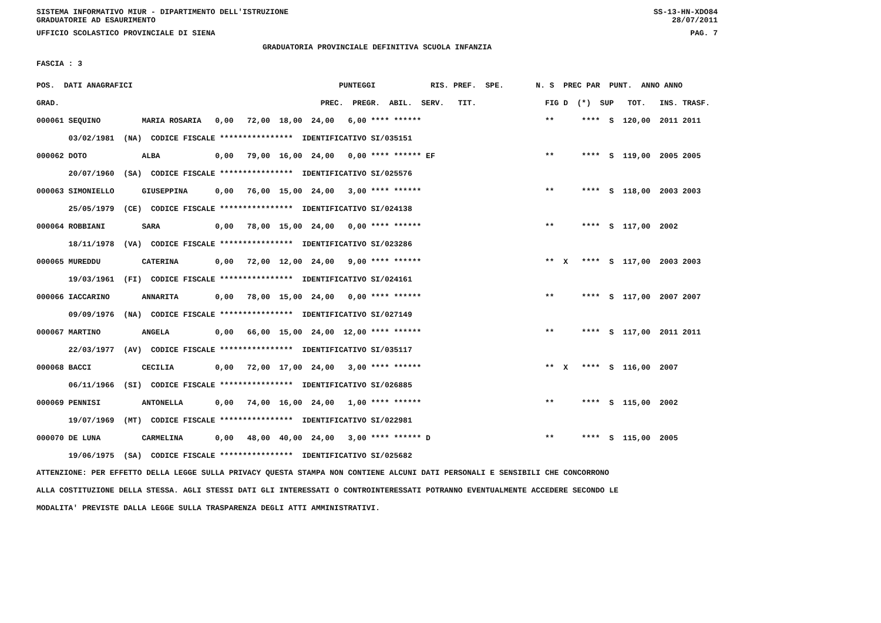SISTEMA INFORMATIVO MIUR - DIPARTIMENTO DELL'ISTRUZIONE SS-13-HN-XDO84
GRADUATORIE AD ESAURIMENTO 28/07/2011
UFFICIO SCOLASTICO PROVINCIALE DI SIENA PAG. 7
GRADUATORIA PROVINCIALE DEFINITIVA SCUOLA INFANZIA
FASCIA : 3
| POS. DATI ANAGRAFICI | PUNTEGGI RIS. PREF. SPE. | N. S PREC PAR PUNT. ANNO ANNO |
| --- | --- | --- |
| GRAD. | PREC. PREGR. ABIL. SERV. TIT. | FIG D (*) SUP TOT. INS. TRASF. |
| 000061 SEQUINO MARIA ROSARIA | 0,00 72,00 18,00 24,00 6,00 **** ****** | ** **** S 120,00 2011 2011 |
| 03/02/1981 (NA) CODICE FISCALE **************** IDENTIFICATIVO SI/035151 | | |
| 000062 DOTO ALBA | 0,00 79,00 16,00 24,00 0,00 **** ****** EF | ** **** S 119,00 2005 2005 |
| 20/07/1960 (SA) CODICE FISCALE **************** IDENTIFICATIVO SI/025576 | | |
| 000063 SIMONIELLO GIUSEPPINA | 0,00 76,00 15,00 24,00 3,00 **** ****** | ** **** S 118,00 2003 2003 |
| 25/05/1979 (CE) CODICE FISCALE **************** IDENTIFICATIVO SI/024138 | | |
| 000064 ROBBIANI SARA | 0,00 78,00 15,00 24,00 0,00 **** ****** | ** **** S 117,00 2002 |
| 18/11/1978 (VA) CODICE FISCALE **************** IDENTIFICATIVO SI/023286 | | |
| 000065 MUREDDU CATERINA | 0,00 72,00 12,00 24,00 9,00 **** ****** | ** X **** S 117,00 2003 2003 |
| 19/03/1961 (FI) CODICE FISCALE **************** IDENTIFICATIVO SI/024161 | | |
| 000066 IACCARINO ANNARITA | 0,00 78,00 15,00 24,00 0,00 **** ****** | ** **** S 117,00 2007 2007 |
| 09/09/1976 (NA) CODICE FISCALE **************** IDENTIFICATIVO SI/027149 | | |
| 000067 MARTINO ANGELA | 0,00 66,00 15,00 24,00 12,00 **** ****** | ** **** S 117,00 2011 2011 |
| 22/03/1977 (AV) CODICE FISCALE **************** IDENTIFICATIVO SI/035117 | | |
| 000068 BACCI CECILIA | 0,00 72,00 17,00 24,00 3,00 **** ****** | ** X **** S 116,00 2007 |
| 06/11/1966 (SI) CODICE FISCALE **************** IDENTIFICATIVO SI/026885 | | |
| 000069 PENNISI ANTONELLA | 0,00 74,00 16,00 24,00 1,00 **** ****** | ** **** S 115,00 2002 |
| 19/07/1969 (MT) CODICE FISCALE **************** IDENTIFICATIVO SI/022981 | | |
| 000070 DE LUNA CARMELINA | 0,00 48,00 40,00 24,00 3,00 **** ****** D | ** **** S 115,00 2005 |
| 19/06/1975 (SA) CODICE FISCALE **************** IDENTIFICATIVO SI/025682 | | |
ATTENZIONE: PER EFFETTO DELLA LEGGE SULLA PRIVACY QUESTA STAMPA NON CONTIENE ALCUNI DATI PERSONALI E SENSIBILI CHE CONCORRONO ALLA COSTITUZIONE DELLA STESSA. AGLI STESSI DATI GLI INTERESSATI O CONTROINTERESSATI POTRANNO EVENTUALMENTE ACCEDERE SECONDO LE MODALITA' PREVISTE DALLA LEGGE SULLA TRASPARENZA DEGLI ATTI AMMINISTRATIVI.